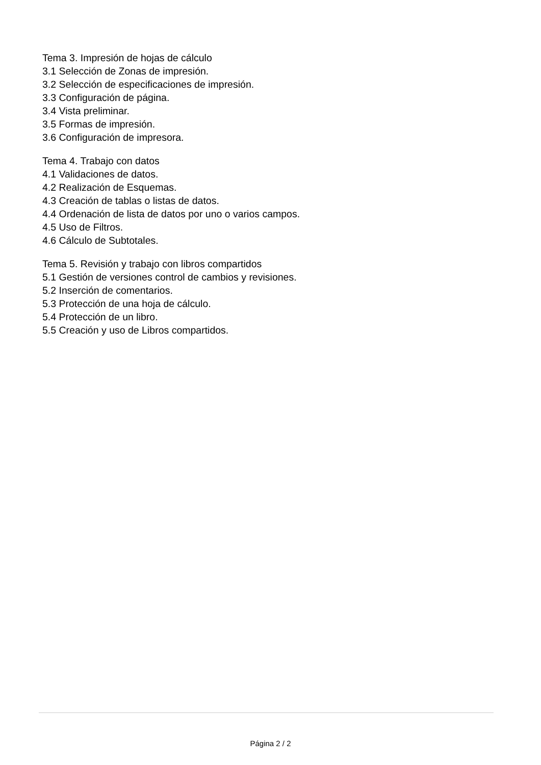Tema 3. Impresión de hojas de cálculo
3.1 Selección de Zonas de impresión.
3.2 Selección de especificaciones de impresión.
3.3 Configuración de página.
3.4 Vista preliminar.
3.5 Formas de impresión.
3.6 Configuración de impresora.
Tema 4. Trabajo con datos
4.1 Validaciones de datos.
4.2 Realización de Esquemas.
4.3 Creación de tablas o listas de datos.
4.4 Ordenación de lista de datos por uno o varios campos.
4.5 Uso de Filtros.
4.6 Cálculo de Subtotales.
Tema 5. Revisión y trabajo con libros compartidos
5.1 Gestión de versiones control de cambios y revisiones.
5.2 Inserción de comentarios.
5.3 Protección de una hoja de cálculo.
5.4 Protección de un libro.
5.5 Creación y uso de Libros compartidos.
Página 2 / 2